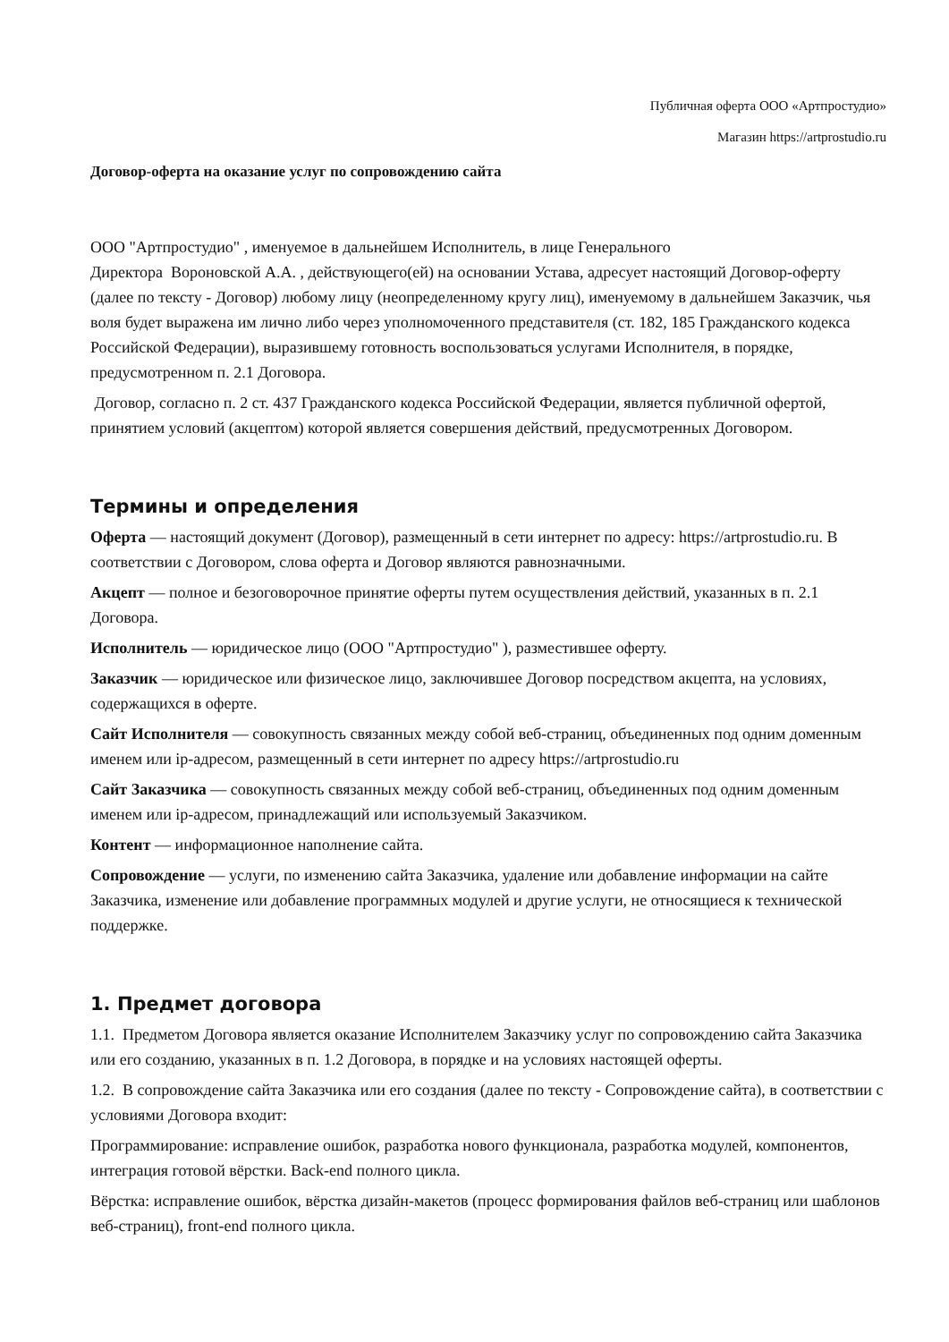Публичная оферта ООО «Артпростудио»
Магазин https://artprostudio.ru
Договор-оферта на оказание услуг по сопровождению сайта
ООО "Артпростудио" , именуемое в дальнейшем Исполнитель, в лице Генерального
Директора Вороновской А.А. , действующего(ей) на основании Устава, адресует настоящий Договор-оферту (далее по тексту - Договор) любому лицу (неопределенному кругу лиц), именуемому в дальнейшем Заказчик, чья воля будет выражена им лично либо через уполномоченного представителя (ст. 182, 185 Гражданского кодекса Российской Федерации), выразившему готовность воспользоваться услугами Исполнителя, в порядке, предусмотренном п. 2.1 Договора.
Договор, согласно п. 2 ст. 437 Гражданского кодекса Российской Федерации, является публичной офертой, принятием условий (акцептом) которой является совершения действий, предусмотренных Договором.
Термины и определения
Оферта — настоящий документ (Договор), размещенный в сети интернет по адресу: https://artprostudio.ru. В соответствии с Договором, слова оферта и Договор являются равнозначными.
Акцепт — полное и безоговорочное принятие оферты путем осуществления действий, указанных в п. 2.1 Договора.
Исполнитель — юридическое лицо (ООО "Артпростудио" ), разместившее оферту.
Заказчик — юридическое или физическое лицо, заключившее Договор посредством акцепта, на условиях, содержащихся в оферте.
Сайт Исполнителя — совокупность связанных между собой веб-страниц, объединенных под одним доменным именем или ip-адресом, размещенный в сети интернет по адресу https://artprostudio.ru
Сайт Заказчика — совокупность связанных между собой веб-страниц, объединенных под одним доменным именем или ip-адресом, принадлежащий или используемый Заказчиком.
Контент — информационное наполнение сайта.
Сопровождение — услуги, по изменению сайта Заказчика, удаление или добавление информации на сайте Заказчика, изменение или добавление программных модулей и другие услуги, не относящиеся к технической поддержке.
1. Предмет договора
1.1. Предметом Договора является оказание Исполнителем Заказчику услуг по сопровождению сайта Заказчика или его созданию, указанных в п. 1.2 Договора, в порядке и на условиях настоящей оферты.
1.2. В сопровождение сайта Заказчика или его создания (далее по тексту - Сопровождение сайта), в соответствии с условиями Договора входит:
Программирование: исправление ошибок, разработка нового функционала, разработка модулей, компонентов, интеграция готовой вёрстки. Back-end полного цикла.
Вёрстка: исправление ошибок, вёрстка дизайн-макетов (процесс формирования файлов веб-страниц или шаблонов веб-страниц), front-end полного цикла.